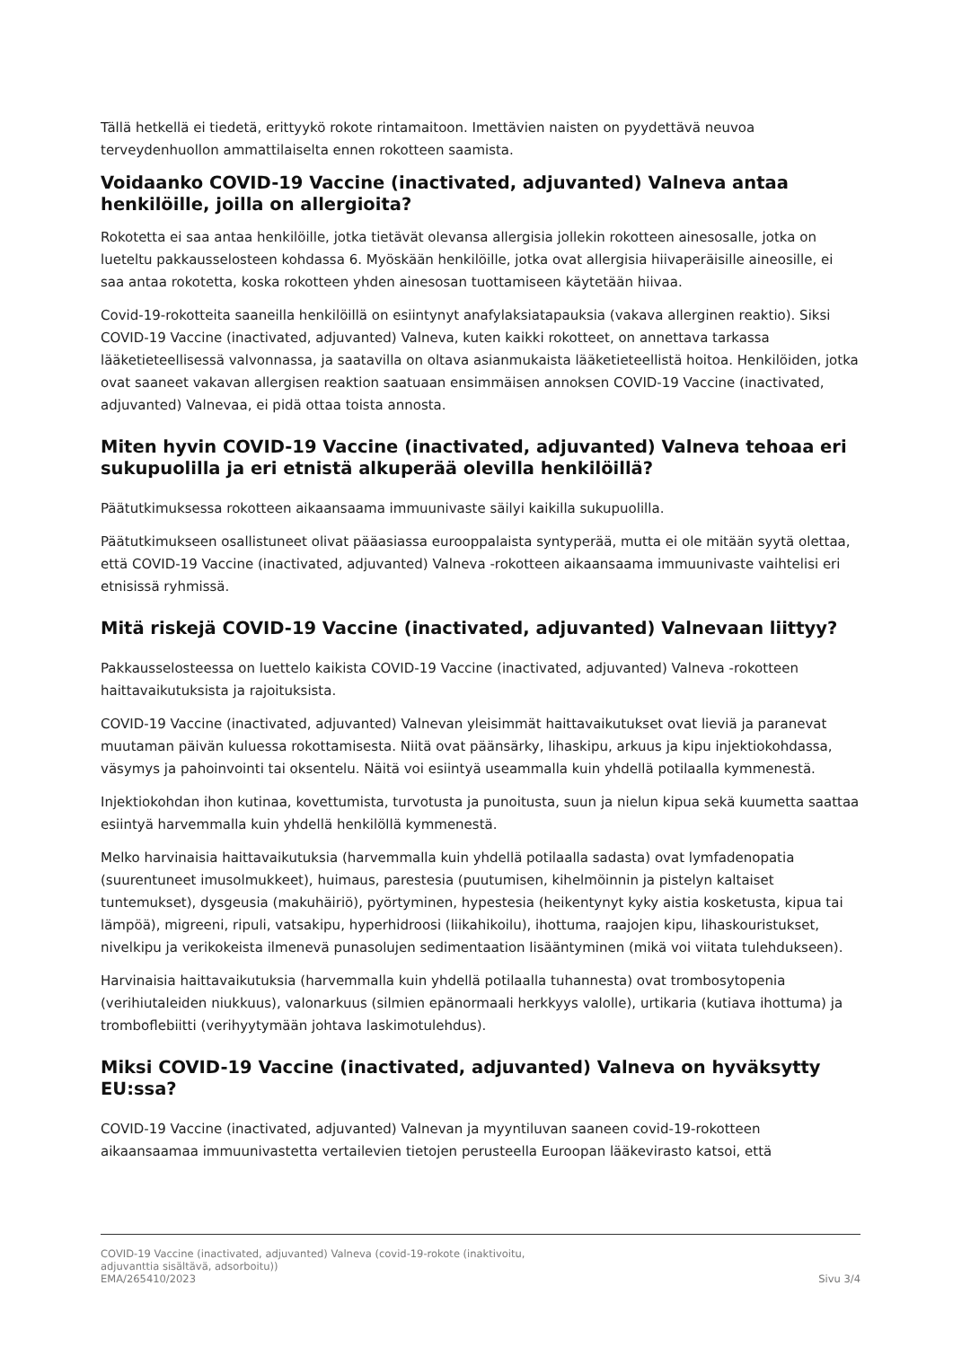Tällä hetkellä ei tiedetä, erittyykö rokote rintamaitoon. Imettävien naisten on pyydettävä neuvoa terveydenhuollon ammattilaiselta ennen rokotteen saamista.
Voidaanko COVID-19 Vaccine (inactivated, adjuvanted) Valneva antaa henkilöille, joilla on allergioita?
Rokotetta ei saa antaa henkilöille, jotka tietävät olevansa allergisia jollekin rokotteen ainesosalle, jotka on lueteltu pakkausselosteen kohdassa 6. Myöskään henkilöille, jotka ovat allergisia hiivaperäisille aineosille, ei saa antaa rokotetta, koska rokotteen yhden ainesosan tuottamiseen käytetään hiivaa.
Covid-19-rokotteita saaneilla henkilöillä on esiintynyt anafylaksiatapauksia (vakava allerginen reaktio). Siksi COVID-19 Vaccine (inactivated, adjuvanted) Valneva, kuten kaikki rokotteet, on annettava tarkassa lääketieteellisessä valvonnassa, ja saatavilla on oltava asianmukaista lääketieteellistä hoitoa. Henkilöiden, jotka ovat saaneet vakavan allergisen reaktion saatuaan ensimmäisen annoksen COVID-19 Vaccine (inactivated, adjuvanted) Valnevaa, ei pidä ottaa toista annosta.
Miten hyvin COVID-19 Vaccine (inactivated, adjuvanted) Valneva tehoaa eri sukupuolilla ja eri etnistä alkuperää olevilla henkilöillä?
Päätutkimuksessa rokotteen aikaansaama immuunivaste säilyi kaikilla sukupuolilla.
Päätutkimukseen osallistuneet olivat pääasiassa eurooppalaista syntyperää, mutta ei ole mitään syytä olettaa, että COVID-19 Vaccine (inactivated, adjuvanted) Valneva -rokotteen aikaansaama immuunivaste vaihtelisi eri etnisissä ryhmissä.
Mitä riskejä COVID-19 Vaccine (inactivated, adjuvanted) Valnevaan liittyy?
Pakkausselosteessa on luettelo kaikista COVID-19 Vaccine (inactivated, adjuvanted) Valneva -rokotteen haittavaikutuksista ja rajoituksista.
COVID-19 Vaccine (inactivated, adjuvanted) Valnevan yleisimmät haittavaikutukset ovat lieviä ja paranevat muutaman päivän kuluessa rokottamisesta. Niitä ovat päänsärky, lihaskipu, arkuus ja kipu injektiokohdassa, väsymys ja pahoinvointi tai oksentelu. Näitä voi esiintyä useammalla kuin yhdellä potilaalla kymmenestä.
Injektiokohdan ihon kutinaa, kovettumista, turvotusta ja punoitusta, suun ja nielun kipua sekä kuumetta saattaa esiintyä harvemmalla kuin yhdellä henkilöllä kymmenestä.
Melko harvinaisia haittavaikutuksia (harvemmalla kuin yhdellä potilaalla sadasta) ovat lymfadenopatia (suurentuneet imusolmukkeet), huimaus, parestesia (puutumisen, kihelmöinnin ja pistelyn kaltaiset tuntemukset), dysgeusia (makuhäiriö), pyörtyminen, hypestesia (heikentynyt kyky aistia kosketusta, kipua tai lämpöä), migreeni, ripuli, vatsakipu, hyperhidroosi (liikahikoilu), ihottuma, raajojen kipu, lihaskouristukset, nivelkipu ja verikokeista ilmenevä punasolujen sedimentaation lisääntyminen (mikä voi viitata tulehdukseen).
Harvinaisia haittavaikutuksia (harvemmalla kuin yhdellä potilaalla tuhannesta) ovat trombosytopenia (verihiutaleiden niukkuus), valonarkuus (silmien epänormaali herkkyys valolle), urtikaria (kutiava ihottuma) ja tromboflebiitti (verihyytymään johtava laskimotulehdus).
Miksi COVID-19 Vaccine (inactivated, adjuvanted) Valneva on hyväksytty EU:ssa?
COVID-19 Vaccine (inactivated, adjuvanted) Valnevan ja myyntiluvan saaneen covid-19-rokotteen aikaansaamaa immuunivastetta vertailevien tietojen perusteella Euroopan lääkevirasto katsoi, että
COVID-19 Vaccine (inactivated, adjuvanted) Valneva (covid-19-rokote (inaktivoitu,
adjuvanttia sisältävä, adsorboitu))
EMA/265410/2023 Sivu 3/4